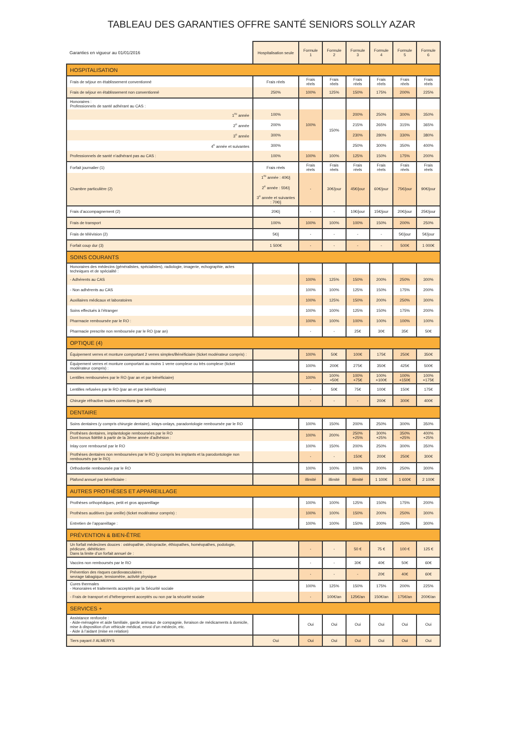TABLEAU DES GARANTIES OFFRE SANTÉ SENIORS SOLLY AZAR
| Garanties en vigueur au 01/01/2016 | Hospitalisation seule | Formule 1 | Formule 2 | Formule 3 | Formule 4 | Formule 5 | Formule 6 |
| --- | --- | --- | --- | --- | --- | --- | --- |
| HOSPITALISATION | | | | | | | |
| Frais de séjour en établissement conventionné | Frais réels | Frais réels | Frais réels | Frais réels | Frais réels | Frais réels | Frais réels |
| Frais de séjour en établissement non conventionné | 250% | 100% | 125% | 150% | 175% | 200% | 225% |
| Honoraires : Professionnels de santé adhérant au CAS : | | | | | | | |
| 1<sup>re</sup> année | 100% | 100% | | 200% | 250% | 300% | 350% |
| 2<sup>e</sup> année | 200% | | 150% | 215% | 265% | 315% | 365% |
| 3<sup>e</sup> année | 300% | | | 230% | 280% | 330% | 380% |
| 4<sup>e</sup> année et suivantes | 300% | | | 250% | 300% | 350% | 400% |
| Professionnels de santé n’adhérant pas au CAS : | 100% | 100% | 100% | 125% | 150% | 175% | 200% |
| Forfait journalier (1) | Frais réels | Frais réels | Frais réels | Frais réels | Frais réels | Frais réels | Frais réels |
| Chambre particulière (2) | 1<sup>re</sup> année : 40€/j 2<sup>e</sup> année : 55€/j 3<sup>e</sup> année et suivantes : 70€/j | - | 30€/jour | 45€/jour | 60€/jour | 75€/jour | 90€/jour |
| Frais d’accompagnement (2) | 20€/j | - | - | 10€/jour | 15€/jour | 20€/jour | 25€/jour |
| Frais de transport | 100% | 100% | 100% | 100% | 150% | 200% | 250% |
| Frais de télévision (2) | 5€/j | - | - | - | - | 5€/jour | 5€/jour |
| Forfait coup dur (3) | 1 500€ | - | - | - | - | 500€ | 1 000€ |
| SOINS COURANTS | | | | | | | |
| Honoraires des médecins (généralistes, spécialistes), radiologie, imagerie, echographie, actes techniques et de spécialité : | | | | | | | |
| - Adhérents au CAS | | 100% | 125% | 150% | 200% | 250% | 300% |
| - Non adhérents au CAS | | 100% | 100% | 125% | 150% | 175% | 200% |
| Auxiliaires médicaux et laboratoires | | 100% | 125% | 150% | 200% | 250% | 300% |
| Soins effectués à l’étranger | | 100% | 100% | 125% | 150% | 175% | 200% |
| Pharmacie remboursée par le RO : | | 100% | 100% | 100% | 100% | 100% | 100% |
| Pharmacie prescrite non remboursée par le RO (par an) | | - | - | 25€ | 30€ | 35€ | 50€ |
| OPTIQUE (4) | | | | | | | |
| Équipement verres et monture comportant 2 verres simples/Bénéficiaire (ticket modérateur compris) : | | 100% | 50€ | 100€ | 175€ | 250€ | 350€ |
| Équipement verres et monture comportant au moins 1 verre complexe ou très complexe (ticket modérateur compris) : | | 100% | 200€ | 275€ | 350€ | 425€ | 500€ |
| Lentilles remboursées par le RO (par an et par bénéficiaire) | | 100% | 100% +50€ | 100% +75€ | 100% +100€ | 100% +150€ | 100% +175€ |
| Lentilles refusées par le RO (par an et par bénéficiaire) | | - | 50€ | 75€ | 100€ | 150€ | 175€ |
| Chirurgie réfractive toutes corrections (par œil) | | - | - | - | 200€ | 300€ | 400€ |
| DENTAIRE | | | | | | | |
| Soins dentaires (y compris chirurgie dentaire), inlays-onlays, paradontologie remboursée par le RO | | 100% | 150% | 200% | 250% | 300% | 350% |
| Prothèses dentaires, implantologie remboursées par le RO Dont bonus fidélité à partir de la 3ème année d’adhésion : | | 100% | 200% | 250% +25% | 300% +25% | 350% +25% | 400% +25% |
| Inlay core remboursé par le RO | | 100% | 150% | 200% | 250% | 300% | 350% |
| Prothèses dentaires non remboursées par le RO (y compris les implants et la parodontologie non remboursés par le RO) | | - | - | 150€ | 200€ | 250€ | 300€ |
| Orthodontie remboursée par le RO | | 100% | 100% | 100% | 200% | 250% | 300% |
| Plafond annuel par bénéficiaire : | | illimité | illimité | illimité | 1 100€ | 1 600€ | 2 100€ |
| AUTRES PROTHÈSES ET APPAREILLAGE | | | | | | | |
| Prothèses orthopédiques, petit et gros appareillage | | 100% | 100% | 125% | 150% | 175% | 200% |
| Prothèses auditives (par oreille) (ticket modérateur compris) : | | 100% | 100% | 150% | 200% | 250% | 300% |
| Entretien de l’appareillage : | | 100% | 100% | 150% | 200% | 250% | 300% |
| PRÉVENTION & BIEN-ÊTRE | | | | | | | |
| Un forfait médecines douces : ostéopathie, chiropractie, éthiopathes, homéopathes, podologie, pédicure, diététicien Dans la limite d’un forfait annuel de : | | - | - | 50 € | 75 € | 100 € | 125 € |
| Vaccins non remboursés par le RO | | - | - | 30€ | 40€ | 50€ | 60€ |
| Prévention des risques cardiovasculaires : sevrage tabagique, tensiomètre, activité physique | | - | - | - | 20€ | 40€ | 60€ |
| Cures thermales - Honoraires et traitements acceptés par la Sécurité sociale | | 100% | 125% | 150% | 175% | 200% | 225% |
| - Frais de transport et d’hébergement acceptés ou non par la sécurité sociale | | - | 100€/an | 125€/an | 150€/an | 175€/an | 200€/an |
| SERVICES + | | | | | | | |
| Assistance renforcée : - Aide-ménagère et aide familiale, garde animaux de compagnie, livraison de médicaments à domicile, mise à disposition d’un véhicule médical, envoi d’un médecin, etc. - Aide à l’aidant (mise en relation) | | Oui | Oui | Oui | Oui | Oui | Oui |
| Tiers payant // ALMERYS | Oui | Oui | Oui | Oui | Oui | Oui | Oui |